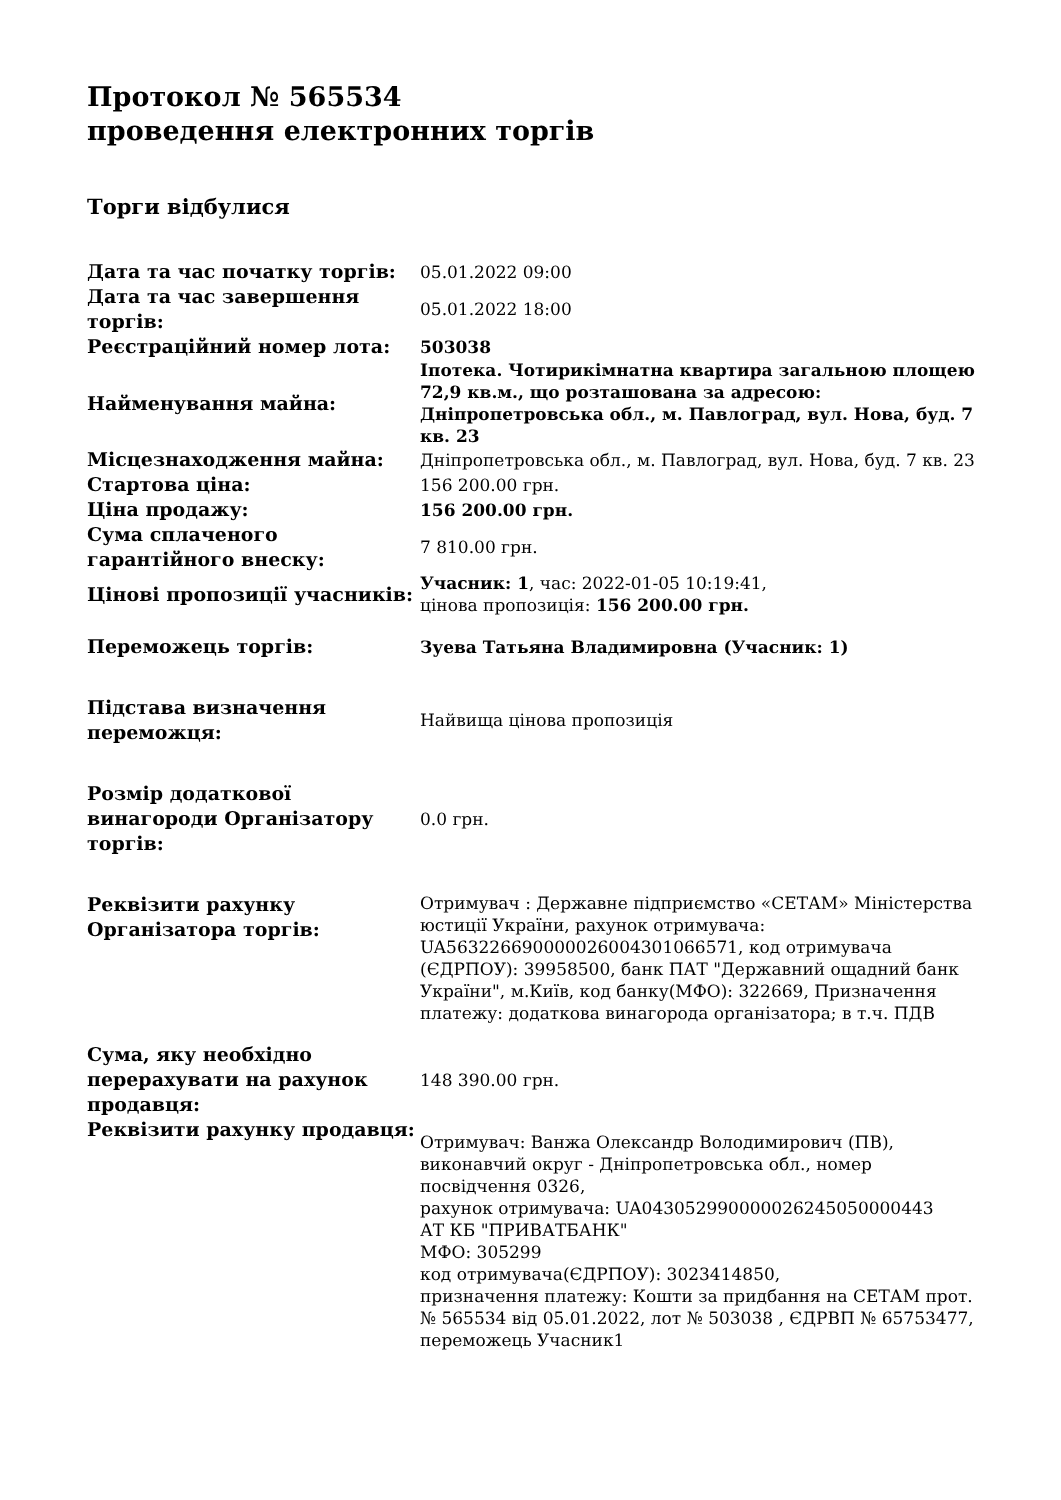Протокол № 565534
проведення електронних торгів
Торги відбулися
| Дата та час початку торгів: | 05.01.2022 09:00 |
| Дата та час завершення торгів: | 05.01.2022 18:00 |
| Реєстраційний номер лота: | 503038 |
| Найменування майна: | Іпотека. Чотирикімнатна квартира загальною площею 72,9 кв.м., що розташована за адресою: Дніпропетровська обл., м. Павлоград, вул. Нова, буд. 7 кв. 23 |
| Місцезнаходження майна: | Дніпропетровська обл., м. Павлоград, вул. Нова, буд. 7 кв. 23 |
| Стартова ціна: | 156 200.00 грн. |
| Ціна продажу: | 156 200.00 грн. |
| Сума сплаченого гарантійного внеску: | 7 810.00 грн. |
| Цінові пропозиції учасників: | Учасник: 1 , час: 2022-01-05 10:19:41, цінова пропозиція: 156 200.00 грн. |
| Переможець торгів: | Зуева Татьяна Владимировна (Учасник: 1) |
| Підстава визначення переможця: | Найвища цінова пропозиція |
| Розмір додаткової винагороди Організатору торгів: | 0.0 грн. |
| Реквізити рахунку Організатора торгів: | Отримувач : Державне підприємство «СЕТАМ» Міністерства юстиції України, рахунок отримувача: UA563226690000026004301066571, код отримувача (ЄДРПОУ): 39958500, банк ПАТ "Державний ощадний банк України", м.Київ, код банку(МФО): 322669, Призначення платежу: додаткова винагорода організатора; в т.ч. ПДВ |
| Сума, яку необхідно перерахувати на рахунок продавця: | 148 390.00 грн. |
| Реквізити рахунку продавця: | Отримувач: Ванжа Олександр Володимирович (ПВ), виконавчий округ - Дніпропетровська обл., номер посвідчення 0326, рахунок отримувача: UA043052990000026245050000443 АТ КБ "ПРИВАТБАНК" МФО: 305299 код отримувача(ЄДРПОУ): 3023414850, призначення платежу: Кошти за придбання на СЕТАМ прот. № 565534 від 05.01.2022, лот № 503038 , ЄДРВП № 65753477, переможець Учасник1 |